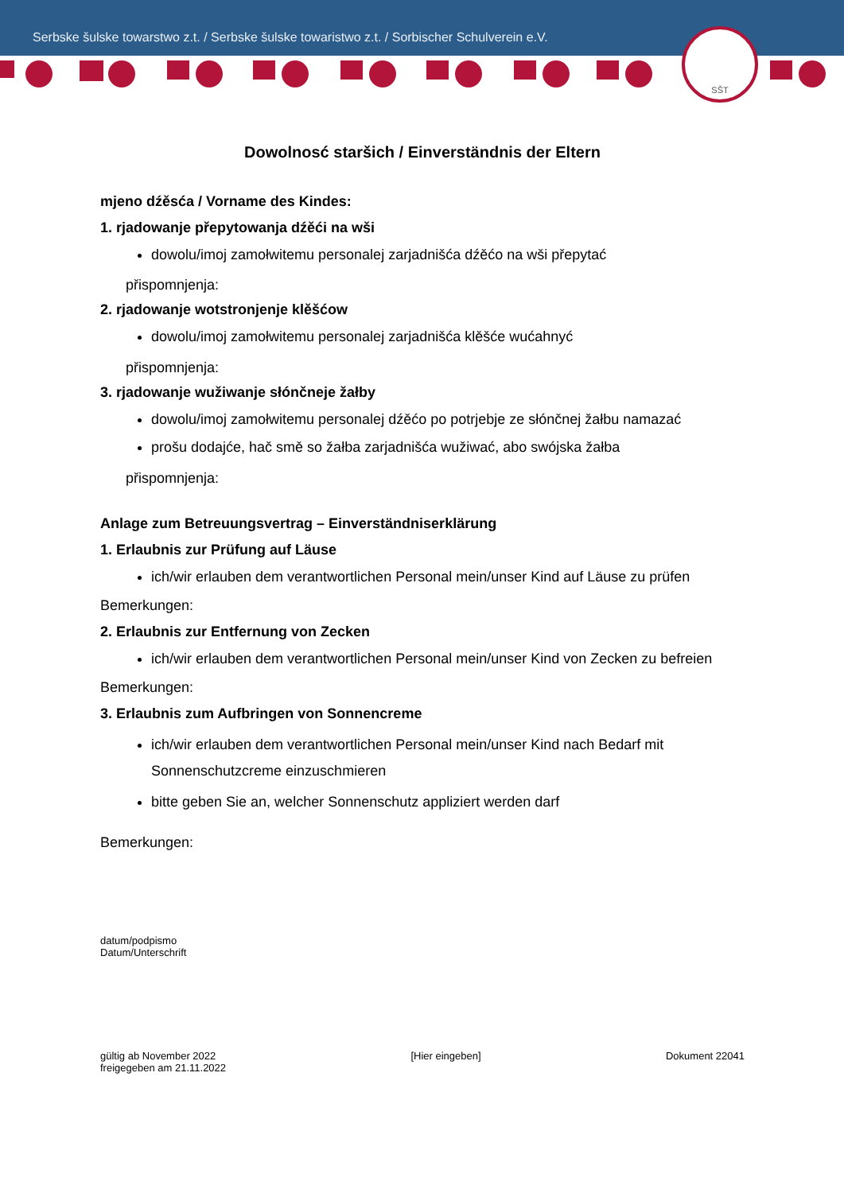Serbske šulske towarstwo z.t. / Serbske šulske towaristwo z.t. / Sorbischer Schulverein e.V.
SŠT
Dowolnosć staršich / Einverständnis der Eltern
mjeno dźěsća / Vorname des Kindes:
1. rjadowanje přepytowanja dźěći na wši
dowolu/imoj zamołwitemu personalej zarjadnišća dźěćo na wši přepytać
přispomnjenja:
2. rjadowanje wotstronjenje klěšćow
dowolu/imoj zamołwitemu personalej zarjadnišća klěšće wućahnyć
přispomnjenja:
3. rjadowanje wužiwanje słónčneje žałby
dowolu/imoj zamołwitemu personalej dźěćo po potrjebje ze słónčnej žałbu namazać
prošu dodajće, hač smě so žałba zarjadnišća wužiwać, abo swójska žałba
přispomnjenja:
Anlage zum Betreuungsvertrag – Einverständniserklärung
1. Erlaubnis zur Prüfung auf Läuse
ich/wir erlauben dem verantwortlichen Personal mein/unser Kind auf Läuse zu prüfen
Bemerkungen:
2. Erlaubnis zur Entfernung von Zecken
ich/wir erlauben dem verantwortlichen Personal mein/unser Kind von Zecken zu befreien
Bemerkungen:
3. Erlaubnis zum Aufbringen von Sonnencreme
ich/wir erlauben dem verantwortlichen Personal mein/unser Kind nach Bedarf mit Sonnenschutzcreme einzuschmieren
bitte geben Sie an, welcher Sonnenschutz appliziert werden darf
Bemerkungen:
datum/podpismo
Datum/Unterschrift
gültig ab November 2022
freigegeben am 21.11.2022
[Hier eingeben] Dokument 22041